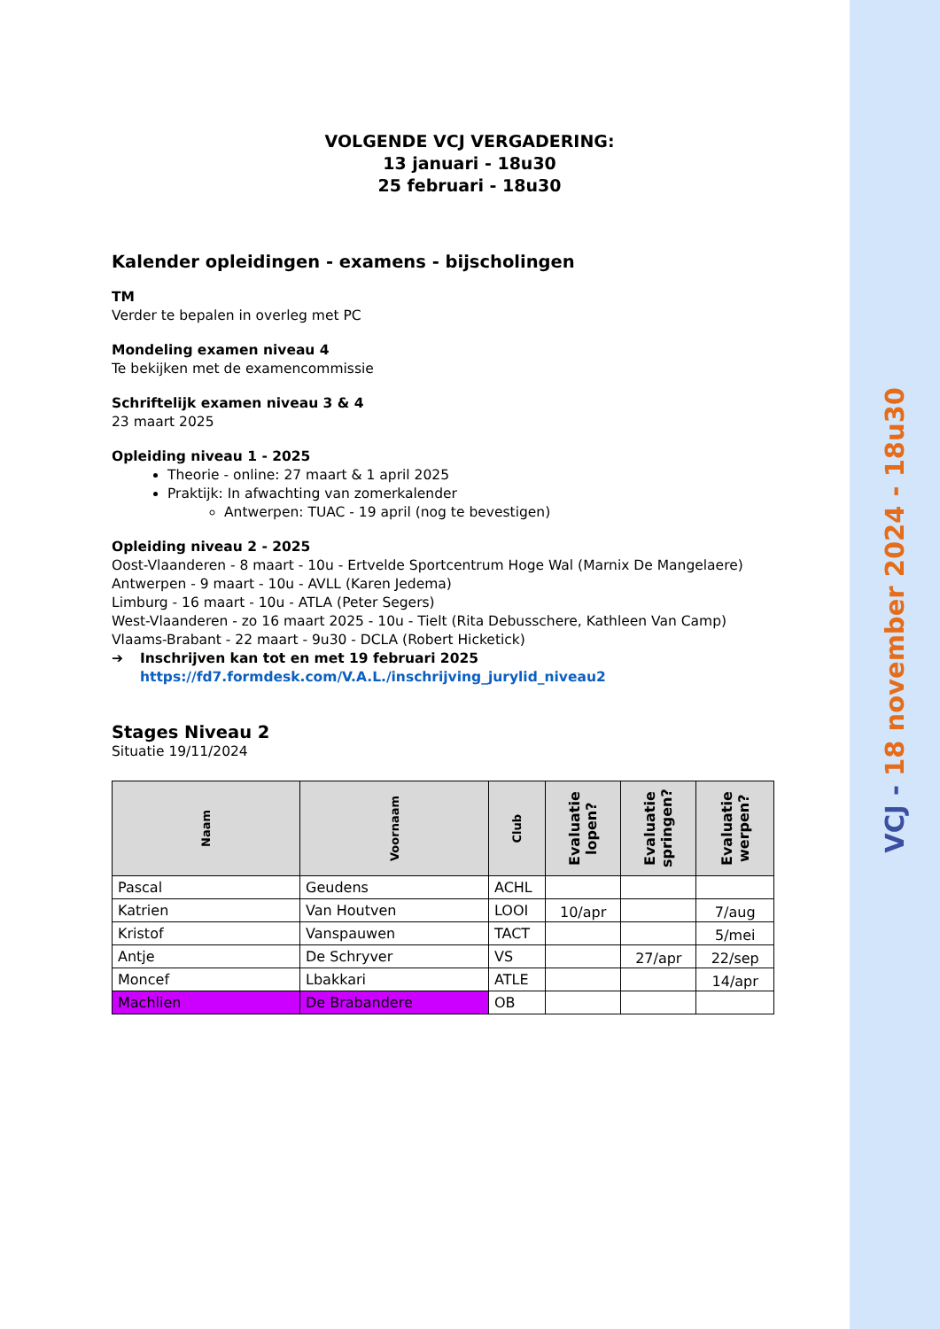VOLGENDE VCJ VERGADERING:
13 januari - 18u30
25 februari - 18u30
Kalender opleidingen - examens - bijscholingen
TM
Verder te bepalen in overleg met PC
Mondeling examen niveau 4
Te bekijken met de examencommissie
Schriftelijk examen niveau 3 & 4
23 maart 2025
Opleiding niveau 1 - 2025
Theorie - online: 27 maart & 1 april 2025
Praktijk: In afwachting van zomerkalender
Antwerpen: TUAC - 19 april (nog te bevestigen)
Opleiding niveau 2 - 2025
Oost-Vlaanderen - 8 maart - 10u - Ertvelde Sportcentrum Hoge Wal (Marnix De Mangelaere)
Antwerpen - 9 maart - 10u - AVLL (Karen Jedema)
Limburg - 16 maart - 10u - ATLA (Peter Segers)
West-Vlaanderen - zo 16 maart 2025 - 10u - Tielt (Rita Debusschere, Kathleen Van Camp)
Vlaams-Brabant - 22 maart - 9u30 - DCLA (Robert Hicketick)
➔ Inschrijven kan tot en met 19 februari 2025
https://fd7.formdesk.com/V.A.L./inschrijving_jurylid_niveau2
Stages Niveau 2
Situatie 19/11/2024
| Naam | Voornaam | Club | Evaluatie lopen? | Evaluatie springen? | Evaluatie werpen? |
| --- | --- | --- | --- | --- | --- |
| Pascal | Geudens | ACHL | | | |
| Katrien | Van Houtven | LOOI | 10/apr | | 7/aug |
| Kristof | Vanspauwen | TACT | | | 5/mei |
| Antje | De Schryver | VS | | 27/apr | 22/sep |
| Moncef | Lbakkari | ATLE | | | 14/apr |
| Machlien | De Brabandere | OB | | | |
VCJ - 18 november 2024 - 18u30